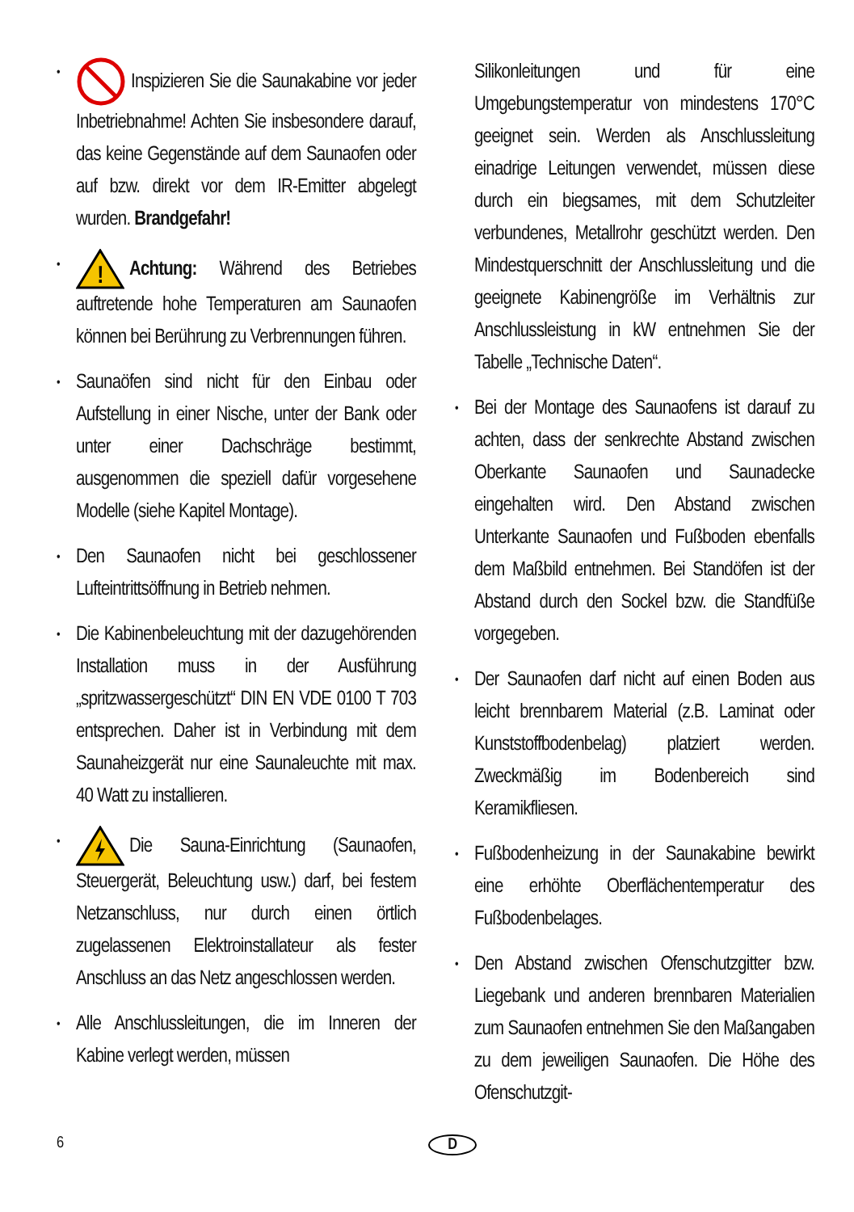• Inspizieren Sie die Saunakabine vor jeder Inbetriebnahme! Achten Sie insbesondere darauf, das keine Gegenstände auf dem Saunaofen oder auf bzw. direkt vor dem IR-Emitter abgelegt wurden. Brandgefahr!
•
!
Achtung: Während des Betriebes auftretende hohe Temperaturen am Saunaofen können bei Berührung zu Verbrennungen führen.
• Saunaöfen sind nicht für den Einbau oder Aufstellung in einer Nische, unter der Bank oder unter einer Dachschräge bestimmt, ausgenommen die speziell dafür vorgesehene Modelle (siehe Kapitel Montage).
• Den Saunaofen nicht bei geschlossener Lufteintrittsöffnung in Betrieb nehmen.
• Die Kabinenbeleuchtung mit der dazugehörenden Installation muss in der Ausführung „spritzwassergeschützt“ DIN EN VDE 0100 T 703 entsprechen. Daher ist in Verbindung mit dem Saunaheizgerät nur eine Saunaleuchte mit max. 40 Watt zu installieren.
• Die Sauna-Einrichtung (Saunaofen, Steuergerät, Beleuchtung usw.) darf, bei festem Netzanschluss, nur durch einen örtlich zugelassenen Elektroinstallateur als fester Anschluss an das Netz angeschlossen werden.
• Alle Anschlussleitungen, die im Inneren der Kabine verlegt werden, müssen
Silikonleitungen und für eine Umgebungstemperatur von mindestens 170°C geeignet sein. Werden als Anschlussleitung einadrige Leitungen verwendet, müssen diese durch ein biegsames, mit dem Schutzleiter verbundenes, Metallrohr geschützt werden. Den Mindestquerschnitt der Anschlussleitung und die geeignete Kabinengröße im Verhältnis zur Anschlussleistung in kW entnehmen Sie der Tabelle „Technische Daten“.
• Bei der Montage des Saunaofens ist darauf zu achten, dass der senkrechte Abstand zwischen Oberkante Saunaofen und Saunadecke eingehalten wird. Den Abstand zwischen Unterkante Saunaofen und Fußboden ebenfalls dem Maßbild entnehmen. Bei Standöfen ist der Abstand durch den Sockel bzw. die Standfüße vorgegeben.
• Der Saunaofen darf nicht auf einen Boden aus leicht brennbarem Material (z.B. Laminat oder Kunststoffbodenbelag) platziert werden. Zweckmäßig im Bodenbereich sind Keramikfliesen.
• Fußbodenheizung in der Saunakabine bewirkt eine erhöhte Oberflächentemperatur des Fußbodenbelages.
• Den Abstand zwischen Ofenschutzgitter bzw. Liegebank und anderen brennbaren Materialien zum Saunaofen entnehmen Sie den Maßangaben zu dem jeweiligen Saunaofen. Die Höhe des Ofenschutzgit-
6 D